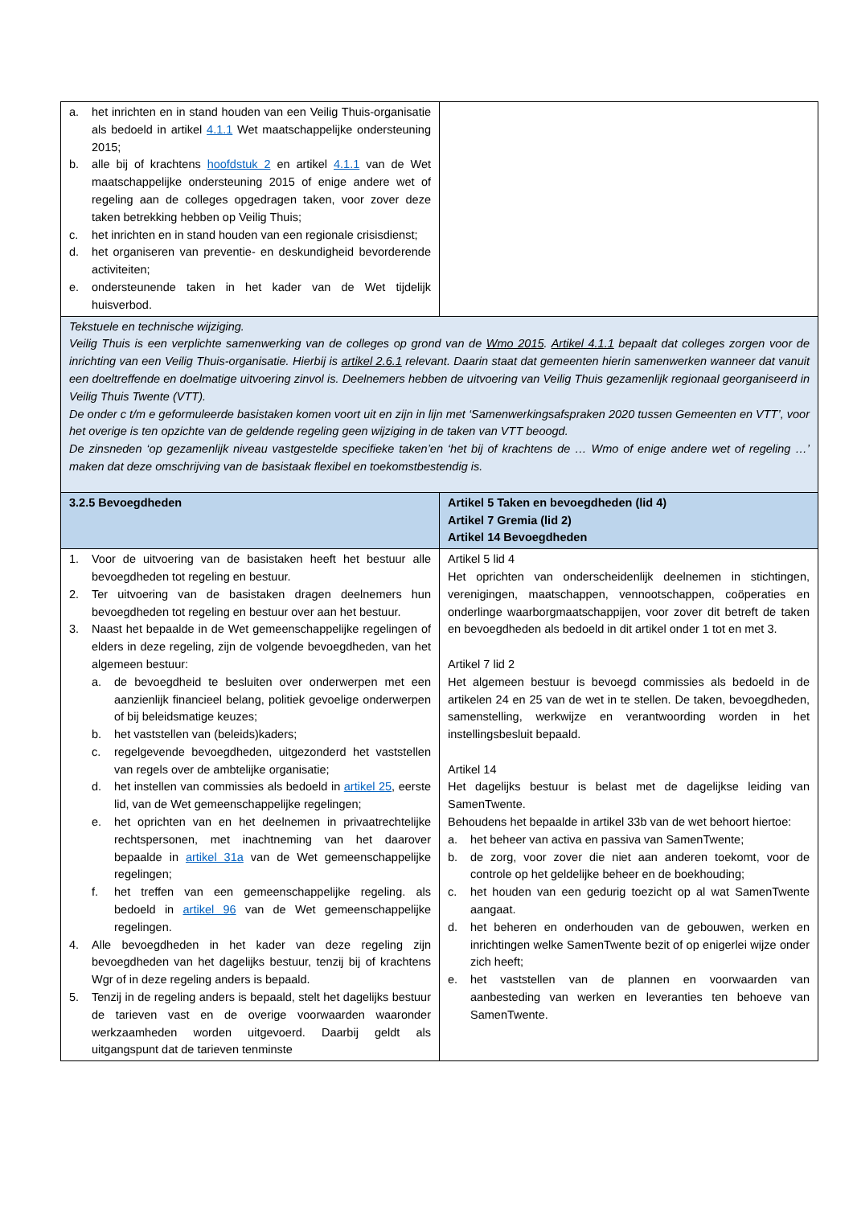| a. het inrichten en in stand houden van een Veilig Thuis-organisatie als bedoeld in artikel 4.1.1 Wet maatschappelijke ondersteuning 2015; b. alle bij of krachtens hoofdstuk 2 en artikel 4.1.1 van de Wet maatschappelijke ondersteuning 2015 of enige andere wet of regeling aan de colleges opgedragen taken, voor zover deze taken betrekking hebben op Veilig Thuis; c. het inrichten en in stand houden van een regionale crisisdienst; d. het organiseren van preventie- en deskundigheid bevorderende activiteiten; e. ondersteunende taken in het kader van de Wet tijdelijk huisverbod. | |
| Tekstuele en technische wijziging. Veilig Thuis is een verplichte samenwerking van de colleges op grond van de Wmo 2015 . Artikel 4.1.1 bepaalt dat colleges zorgen voor de inrichting van een Veilig Thuis-organisatie. Hierbij is artikel 2.6.1 relevant. Daarin staat dat gemeenten hierin samenwerken wanneer dat vanuit een doeltreffende en doelmatige uitvoering zinvol is. Deelnemers hebben de uitvoering van Veilig Thuis gezamenlijk regionaal georganiseerd in Veilig Thuis Twente (VTT). De onder c t/m e geformuleerde basistaken komen voort uit en zijn in lijn met ‘Samenwerkingsafspraken 2020 tussen Gemeenten en VTT’, voor het overige is ten opzichte van de geldende regeling geen wijziging in de taken van VTT beoogd. De zinsneden ‘op gezamenlijk niveau vastgestelde specifieke taken’en ‘het bij of krachtens de … Wmo of enige andere wet of regeling …’ maken dat deze omschrijving van de basistaak flexibel en toekomstbestendig is. | |
| 3.2.5 Bevoegdheden | Artikel 5 Taken en bevoegdheden (lid 4) Artikel 7 Gremia (lid 2) Artikel 14 Bevoegdheden |
| 1. Voor de uitvoering van de basistaken heeft het bestuur alle bevoegdheden tot regeling en bestuur. 2. Ter uitvoering van de basistaken dragen deelnemers hun bevoegdheden tot regeling en bestuur over aan het bestuur. 3. Naast het bepaalde in de Wet gemeenschappelijke regelingen of elders in deze regeling, zijn de volgende bevoegdheden, van het algemeen bestuur: a. de bevoegdheid te besluiten over onderwerpen met een aanzienlijk financieel belang, politiek gevoelige onderwerpen of bij beleidsmatige keuzes; b. het vaststellen van (beleids)kaders; c. regelgevende bevoegdheden, uitgezonderd het vaststellen van regels over de ambtelijke organisatie; d. het instellen van commissies als bedoeld in artikel 25 , eerste lid, van de Wet gemeenschappelijke regelingen; e. het oprichten van en het deelnemen in privaatrechtelijke rechtspersonen, met inachtneming van het daarover bepaalde in artikel 31a van de Wet gemeenschappelijke regelingen; f. het treffen van een gemeenschappelijke regeling. als bedoeld in artikel 96 van de Wet gemeenschappelijke regelingen. 4. Alle bevoegdheden in het kader van deze regeling zijn bevoegdheden van het dagelijks bestuur, tenzij bij of krachtens Wgr of in deze regeling anders is bepaald. 5. Tenzij in de regeling anders is bepaald, stelt het dagelijks bestuur de tarieven vast en de overige voorwaarden waaronder werkzaamheden worden uitgevoerd. Daarbij geldt als uitgangspunt dat de tarieven tenminste | Artikel 5 lid 4 Het oprichten van onderscheidenlijk deelnemen in stichtingen, verenigingen, maatschappen, vennootschappen, coöperaties en onderlinge waarborgmaatschappijen, voor zover dit betreft de taken en bevoegdheden als bedoeld in dit artikel onder 1 tot en met 3. Artikel 7 lid 2 Het algemeen bestuur is bevoegd commissies als bedoeld in de artikelen 24 en 25 van de wet in te stellen. De taken, bevoegdheden, samenstelling, werkwijze en verantwoording worden in het instellingsbesluit bepaald. Artikel 14 Het dagelijks bestuur is belast met de dagelijkse leiding van SamenTwente. Behoudens het bepaalde in artikel 33b van de wet behoort hiertoe: a. het beheer van activa en passiva van SamenTwente; b. de zorg, voor zover die niet aan anderen toekomt, voor de controle op het geldelijke beheer en de boekhouding; c. het houden van een gedurig toezicht op al wat SamenTwente aangaat. d. het beheren en onderhouden van de gebouwen, werken en inrichtingen welke SamenTwente bezit of op enigerlei wijze onder zich heeft; e. het vaststellen van de plannen en voorwaarden van aanbesteding van werken en leveranties ten behoeve van SamenTwente. |